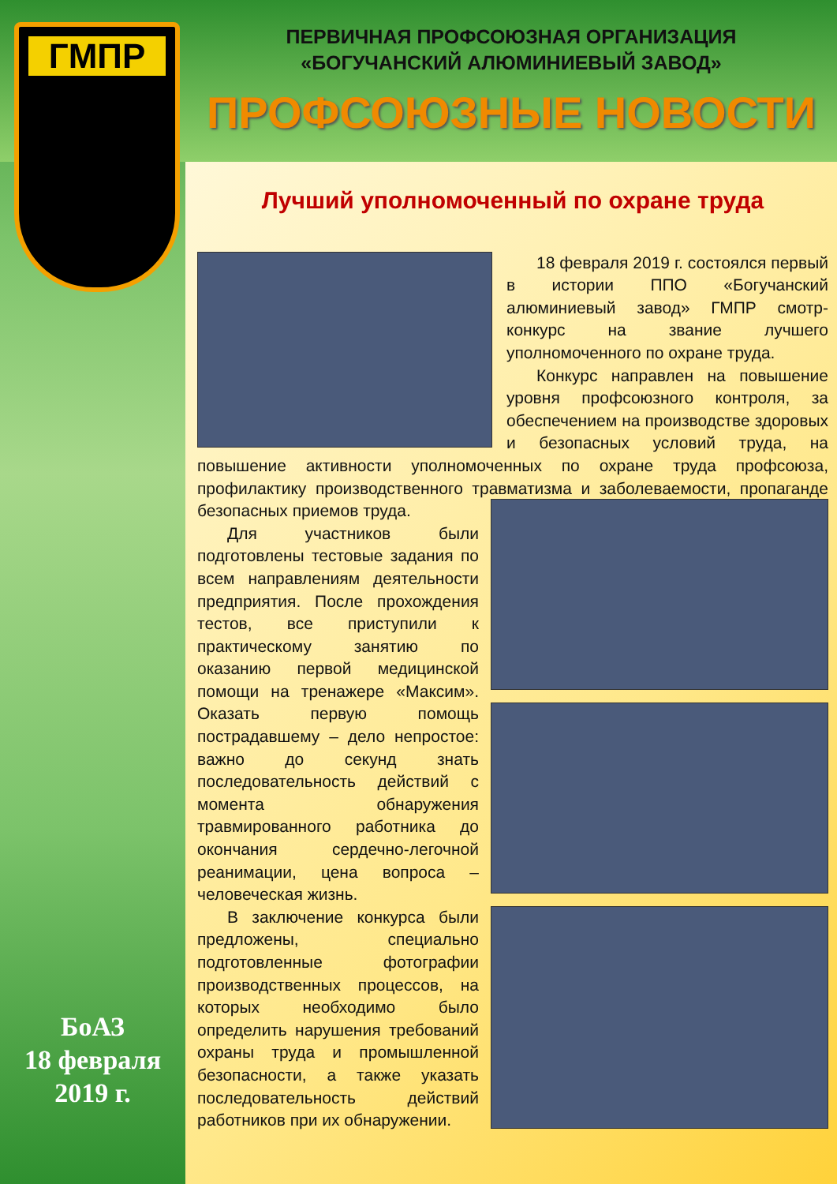ГМПР
ПЕРВИЧНАЯ ПРОФСОЮЗНАЯ ОРГАНИЗАЦИЯ
«БОГУЧАНСКИЙ АЛЮМИНИЕВЫЙ ЗАВОД»
ПРОФСОЮЗНЫЕ НОВОСТИ
Лучший уполномоченный по охране труда
18 февраля 2019 г. состоялся первый в истории ППО «Богучанский алюминиевый завод» ГМПР смотр-конкурс на звание лучшего уполномоченного по охране труда.
Конкурс направлен на повышение уровня профсоюзного контроля, за обеспечением на производстве здоровых и безопасных условий труда, на повышение активности уполномоченных по охране труда профсоюза, профилактику производственного травматизма и заболеваемости, пропаганде безопасных приемов труда.
Для участников были подготовлены тестовые задания по всем направлениям деятельности предприятия. После прохождения тестов, все приступили к практическому занятию по оказанию первой медицинской помощи на тренажере «Максим». Оказать первую помощь пострадавшему – дело непростое: важно до секунд знать последовательность действий с момента обнаружения травмированного работника до окончания сердечно-легочной реанимации, цена вопроса – человеческая жизнь.
В заключение конкурса были предложены, специально подготовленные фотографии производственных процессов, на которых необходимо было определить нарушения требований охраны труда и промышленной безопасности, а также указать последовательность действий работников при их обнаружении.
БоАЗ
18 февраля
2019 г.